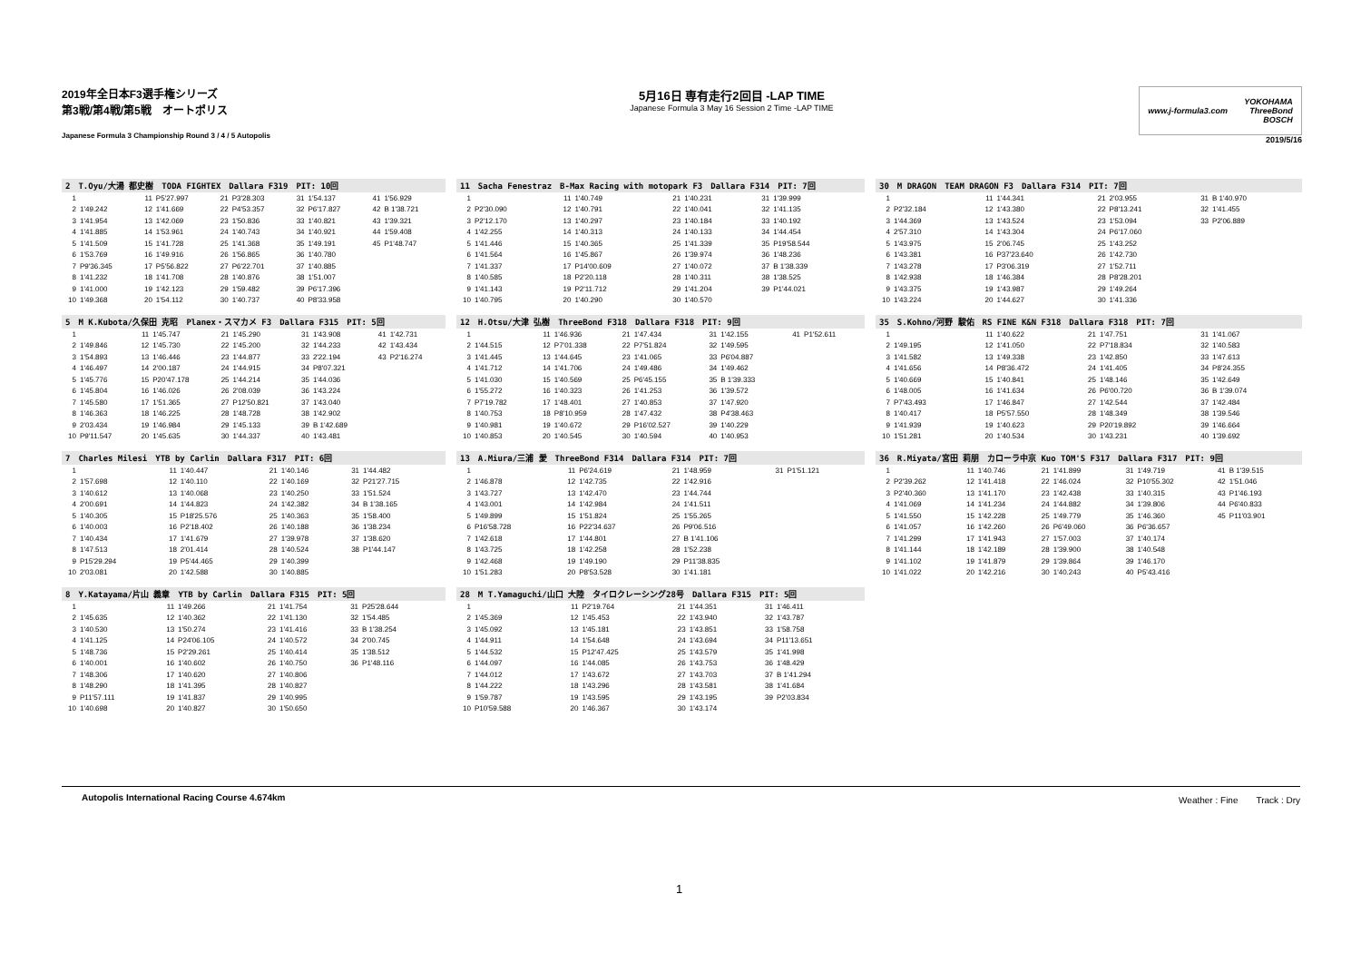2019年全日本F3選手権シリーズ
第3戦/第4戦/第5戦　オートポリス
Japanese Formula 3 Championship Round 3 / 4 / 5 Autopolis
5月16日 専有走行2回目 -LAP TIME
Japanese Formula 3 May 16 Session 2 Time -LAP TIME
www.j-formula3.com YOKOHAMA
ThreeBond
BOSCH
2019/5/16
| 2 T.Oyu/大湯 都史樹 TODA FIGHTEX Dallara F319 PIT: 10回 | | | | | | | | | |
| --- | --- | --- | --- | --- | --- | --- | --- | --- | --- |
| 1 | | 11 | P5'27.997 | 21 | P3'28.303 | 31 | 1'54.137 | 41 | 1'56.929 |
| 2 | 1'49.242 | 12 | 1'41.669 | 22 | P4'53.357 | 32 | P6'17.827 | 42 | B 1'38.721 |
| 3 | 1'41.954 | 13 | 1'42.069 | 23 | 1'50.836 | 33 | 1'40.821 | 43 | 1'39.321 |
| 4 | 1'41.885 | 14 | 1'53.961 | 24 | 1'40.743 | 34 | 1'40.921 | 44 | 1'59.408 |
| 5 | 1'41.509 | 15 | 1'41.728 | 25 | 1'41.368 | 35 | 1'49.191 | 45 | P1'48.747 |
| 6 | 1'53.769 | 16 | 1'49.916 | 26 | 1'56.865 | 36 | 1'40.780 | | |
| 7 | P9'36.345 | 17 | P5'56.822 | 27 | P6'22.701 | 37 | 1'40.885 | | |
| 8 | 1'41.232 | 18 | 1'41.708 | 28 | 1'40.876 | 38 | 1'51.007 | | |
| 9 | 1'41.000 | 19 | 1'42.123 | 29 | 1'59.482 | 39 | P6'17.396 | | |
| 10 | 1'49.368 | 20 | 1'54.112 | 30 | 1'40.737 | 40 | P8'33.958 | | |
| 11 Sacha Fenestraz B-Max Racing with motopark F3 Dallara F314 PIT: 7回 | | | | | | | |
| --- | --- | --- | --- | --- | --- | --- | --- |
| 1 | | 11 | 1'40.749 | 21 | 1'40.231 | 31 | 1'39.999 |
| 2 | P2'30.090 | 12 | 1'40.791 | 22 | 1'40.041 | 32 | 1'41.135 |
| 3 | P2'12.170 | 13 | 1'40.297 | 23 | 1'40.184 | 33 | 1'40.192 |
| 4 | 1'42.255 | 14 | 1'40.313 | 24 | 1'40.133 | 34 | 1'44.454 |
| 5 | 1'41.446 | 15 | 1'40.365 | 25 | 1'41.339 | 35 | P19'58.544 |
| 6 | 1'41.564 | 16 | 1'45.867 | 26 | 1'39.974 | 36 | 1'48.236 |
| 7 | 1'41.337 | 17 | P14'00.609 | 27 | 1'40.072 | 37 | B 1'38.339 |
| 8 | 1'40.585 | 18 | P2'20.118 | 28 | 1'40.311 | 38 | 1'38.525 |
| 9 | 1'41.143 | 19 | P2'11.712 | 29 | 1'41.204 | 39 | P1'44.021 |
| 10 | 1'40.795 | 20 | 1'40.290 | 30 | 1'40.570 | | |
| 30 M DRAGON TEAM DRAGON F3 Dallara F314 PIT: 7回 | | | | | | | |
| --- | --- | --- | --- | --- | --- | --- | --- |
| 1 | | 11 | 1'44.341 | 21 | 2'03.955 | 31 | B 1'40.970 |
| 2 | P2'32.184 | 12 | 1'43.380 | 22 | P8'13.241 | 32 | 1'41.455 |
| 3 | 1'44.369 | 13 | 1'43.524 | 23 | 1'53.094 | 33 | P2'06.889 |
| 4 | 2'57.310 | 14 | 1'43.304 | 24 | P6'17.060 | | |
| 5 | 1'43.975 | 15 | 2'06.745 | 25 | 1'43.252 | | |
| 6 | 1'43.381 | 16 | P37'23.640 | 26 | 1'42.730 | | |
| 7 | 1'43.278 | 17 | P3'06.319 | 27 | 1'52.711 | | |
| 8 | 1'42.938 | 18 | 1'46.384 | 28 | P8'28.201 | | |
| 9 | 1'43.375 | 19 | 1'43.987 | 29 | 1'49.264 | | |
| 10 | 1'43.224 | 20 | 1'44.627 | 30 | 1'41.336 | | |
| 5 M K.Kubota/久保田 克昭 Planex・スマカメ F3 Dallara F315 PIT: 5回 | | | | | | | | | |
| --- | --- | --- | --- | --- | --- | --- | --- | --- | --- |
| 1 | | 11 | 1'45.747 | 21 | 1'45.290 | 31 | 1'43.908 | 41 | 1'42.731 |
| 2 | 1'49.846 | 12 | 1'45.730 | 22 | 1'45.200 | 32 | 1'44.233 | 42 | 1'43.434 |
| 3 | 1'54.893 | 13 | 1'46.446 | 23 | 1'44.877 | 33 | 2'22.194 | 43 | P2'16.274 |
| 4 | 1'46.497 | 14 | 2'00.187 | 24 | 1'44.915 | 34 | P8'07.321 | | |
| 5 | 1'45.776 | 15 | P20'47.178 | 25 | 1'44.214 | 35 | 1'44.036 | | |
| 6 | 1'45.804 | 16 | 1'46.026 | 26 | 2'08.039 | 36 | 1'43.224 | | |
| 7 | 1'45.580 | 17 | 1'51.365 | 27 | P12'50.821 | 37 | 1'43.040 | | |
| 8 | 1'46.363 | 18 | 1'46.225 | 28 | 1'48.728 | 38 | 1'42.902 | | |
| 9 | 2'03.434 | 19 | 1'46.984 | 29 | 1'45.133 | 39 | B 1'42.689 | | |
| 10 | P9'11.547 | 20 | 1'45.635 | 30 | 1'44.337 | 40 | 1'43.481 | | |
| 12 H.Otsu/大津 弘樹 ThreeBond F318 Dallara F318 PIT: 9回 | | | | | | | | | |
| --- | --- | --- | --- | --- | --- | --- | --- | --- | --- |
| 1 | | 11 | 1'46.936 | 21 | 1'47.434 | 31 | 1'42.155 | 41 | P1'52.611 |
| 2 | 1'44.515 | 12 | P7'01.338 | 22 | P7'51.824 | 32 | 1'49.595 | | |
| 3 | 1'41.445 | 13 | 1'44.645 | 23 | 1'41.065 | 33 | P6'04.887 | | |
| 4 | 1'41.712 | 14 | 1'41.706 | 24 | 1'49.486 | 34 | 1'49.462 | | |
| 5 | 1'41.030 | 15 | 1'40.569 | 25 | P6'45.155 | 35 | B 1'39.333 | | |
| 6 | 1'55.272 | 16 | 1'40.323 | 26 | 1'41.253 | 36 | 1'39.572 | | |
| 7 | P7'19.782 | 17 | 1'48.401 | 27 | 1'40.853 | 37 | 1'47.920 | | |
| 8 | 1'40.753 | 18 | P8'10.959 | 28 | 1'47.432 | 38 | P4'38.463 | | |
| 9 | 1'40.981 | 19 | 1'40.672 | 29 | P16'02.527 | 39 | 1'40.229 | | |
| 10 | 1'40.853 | 20 | 1'40.545 | 30 | 1'40.594 | 40 | 1'40.953 | | |
| 35 S.Kohno/河野 駿佑 RS FINE K&N F318 Dallara F318 PIT: 7回 | | | | | | | |
| --- | --- | --- | --- | --- | --- | --- | --- |
| 1 | | 11 | 1'40.622 | 21 | 1'47.751 | 31 | 1'41.067 |
| 2 | 1'49.195 | 12 | 1'41.050 | 22 | P7'18.834 | 32 | 1'40.583 |
| 3 | 1'41.582 | 13 | 1'49.338 | 23 | 1'42.850 | 33 | 1'47.613 |
| 4 | 1'41.656 | 14 | P8'36.472 | 24 | 1'41.405 | 34 | P8'24.355 |
| 5 | 1'40.669 | 15 | 1'40.841 | 25 | 1'48.146 | 35 | 1'42.649 |
| 6 | 1'48.005 | 16 | 1'41.634 | 26 | P6'00.720 | 36 | B 1'39.074 |
| 7 | P7'43.493 | 17 | 1'46.847 | 27 | 1'42.544 | 37 | 1'42.484 |
| 8 | 1'40.417 | 18 | P5'57.550 | 28 | 1'48.349 | 38 | 1'39.546 |
| 9 | 1'41.939 | 19 | 1'40.623 | 29 | P20'19.892 | 39 | 1'46.664 |
| 10 | 1'51.281 | 20 | 1'40.534 | 30 | 1'43.231 | 40 | 1'39.692 |
| 7 Charles Milesi YTB by Carlin Dallara F317 PIT: 6回 | | | | | | | |
| --- | --- | --- | --- | --- | --- | --- | --- |
| 1 | | 11 | 1'40.447 | 21 | 1'40.146 | 31 | 1'44.482 |
| 2 | 1'57.698 | 12 | 1'40.110 | 22 | 1'40.169 | 32 | P21'27.715 |
| 3 | 1'40.612 | 13 | 1'40.068 | 23 | 1'40.250 | 33 | 1'51.524 |
| 4 | 2'00.691 | 14 | 1'44.823 | 24 | 1'42.382 | 34 | B 1'38.165 |
| 5 | 1'40.305 | 15 | P18'25.576 | 25 | 1'40.363 | 35 | 1'58.400 |
| 6 | 1'40.003 | 16 | P2'18.402 | 26 | 1'40.188 | 36 | 1'38.234 |
| 7 | 1'40.434 | 17 | 1'41.679 | 27 | 1'39.978 | 37 | 1'38.620 |
| 8 | 1'47.513 | 18 | 2'01.414 | 28 | 1'40.524 | 38 | P1'44.147 |
| 9 | P15'29.294 | 19 | P5'44.465 | 29 | 1'40.399 | | |
| 10 | 2'03.081 | 20 | 1'42.588 | 30 | 1'40.885 | | |
| 13 A.Miura/三浦 愛 ThreeBond F314 Dallara F314 PIT: 7回 | | | | | | | |
| --- | --- | --- | --- | --- | --- | --- | --- |
| 1 | | 11 | P6'24.619 | 21 | 1'48.959 | 31 | P1'51.121 |
| 2 | 1'46.878 | 12 | 1'42.735 | 22 | 1'42.916 | | |
| 3 | 1'43.727 | 13 | 1'42.470 | 23 | 1'44.744 | | |
| 4 | 1'43.001 | 14 | 1'42.984 | 24 | 1'41.511 | | |
| 5 | 1'49.899 | 15 | 1'51.824 | 25 | 1'55.265 | | |
| 6 | P16'58.728 | 16 | P22'34.637 | 26 | P9'06.516 | | |
| 7 | 1'42.618 | 17 | 1'44.801 | 27 | B 1'41.106 | | |
| 8 | 1'43.725 | 18 | 1'42.258 | 28 | 1'52.238 | | |
| 9 | 1'42.468 | 19 | 1'49.190 | 29 | P11'38.835 | | |
| 10 | 1'51.283 | 20 | P8'53.528 | 30 | 1'41.181 | | |
| 36 R.Miyata/宮田 莉朋 カローラ中京 Kuo TOM'S F317 Dallara F317 PIT: 9回 | | | | | | | | | |
| --- | --- | --- | --- | --- | --- | --- | --- | --- | --- |
| 1 | | 11 | 1'40.746 | 21 | 1'41.899 | 31 | 1'49.719 | 41 | B 1'39.515 |
| 2 | P2'39.262 | 12 | 1'41.418 | 22 | 1'46.024 | 32 | P10'55.302 | 42 | 1'51.046 |
| 3 | P2'40.360 | 13 | 1'41.170 | 23 | 1'42.438 | 33 | 1'40.315 | 43 | P1'46.193 |
| 4 | 1'41.069 | 14 | 1'41.234 | 24 | 1'44.882 | 34 | 1'39.806 | 44 | P6'40.833 |
| 5 | 1'41.550 | 15 | 1'42.228 | 25 | 1'49.779 | 35 | 1'46.360 | 45 | P11'03.901 |
| 6 | 1'41.057 | 16 | 1'42.260 | 26 | P6'49.060 | 36 | P6'36.657 | | |
| 7 | 1'41.299 | 17 | 1'41.943 | 27 | 1'57.003 | 37 | 1'40.174 | | |
| 8 | 1'41.144 | 18 | 1'42.189 | 28 | 1'39.900 | 38 | 1'40.548 | | |
| 9 | 1'41.102 | 19 | 1'41.879 | 29 | 1'39.864 | 39 | 1'46.170 | | |
| 10 | 1'41.022 | 20 | 1'42.216 | 30 | 1'40.243 | 40 | P5'43.416 | | |
| 8 Y.Katayama/片山 義章 YTB by Carlin Dallara F315 PIT: 5回 | | | | | | | |
| --- | --- | --- | --- | --- | --- | --- | --- |
| 1 | | 11 | 1'49.266 | 21 | 1'41.754 | 31 | P25'28.644 |
| 2 | 1'45.635 | 12 | 1'40.362 | 22 | 1'41.130 | 32 | 1'54.485 |
| 3 | 1'40.530 | 13 | 1'50.274 | 23 | 1'41.416 | 33 | B 1'38.254 |
| 4 | 1'41.125 | 14 | P24'06.105 | 24 | 1'40.572 | 34 | 2'00.745 |
| 5 | 1'48.736 | 15 | P2'29.261 | 25 | 1'40.414 | 35 | 1'38.512 |
| 6 | 1'40.001 | 16 | 1'40.602 | 26 | 1'40.750 | 36 | P1'48.116 |
| 7 | 1'48.306 | 17 | 1'40.620 | 27 | 1'40.806 | | |
| 8 | 1'48.290 | 18 | 1'41.395 | 28 | 1'40.827 | | |
| 9 | P11'57.111 | 19 | 1'41.837 | 29 | 1'40.995 | | |
| 10 | 1'40.698 | 20 | 1'40.827 | 30 | 1'50.650 | | |
| 28 M T.Yamaguchi/山口 大陸 タイロクレーシング28号 Dallara F315 PIT: 5回 | | | | | | | |
| --- | --- | --- | --- | --- | --- | --- | --- |
| 1 | | 11 | P2'19.764 | 21 | 1'44.351 | 31 | 1'46.411 |
| 2 | 1'45.369 | 12 | 1'45.453 | 22 | 1'43.940 | 32 | 1'43.787 |
| 3 | 1'45.092 | 13 | 1'45.181 | 23 | 1'43.851 | 33 | 1'58.758 |
| 4 | 1'44.911 | 14 | 1'54.648 | 24 | 1'43.694 | 34 | P11'13.651 |
| 5 | 1'44.532 | 15 | P12'47.425 | 25 | 1'43.579 | 35 | 1'41.998 |
| 6 | 1'44.097 | 16 | 1'44.085 | 26 | 1'43.753 | 36 | 1'48.429 |
| 7 | 1'44.012 | 17 | 1'43.672 | 27 | 1'43.703 | 37 | B 1'41.294 |
| 8 | 1'44.222 | 18 | 1'43.296 | 28 | 1'43.581 | 38 | 1'41.684 |
| 9 | 1'59.787 | 19 | 1'43.595 | 29 | 1'43.195 | 39 | P2'03.834 |
| 10 | P10'59.588 | 20 | 1'46.367 | 30 | 1'43.174 | | |
Autopolis International Racing Course 4.674km Weather : Fine　　Track : Dry
1